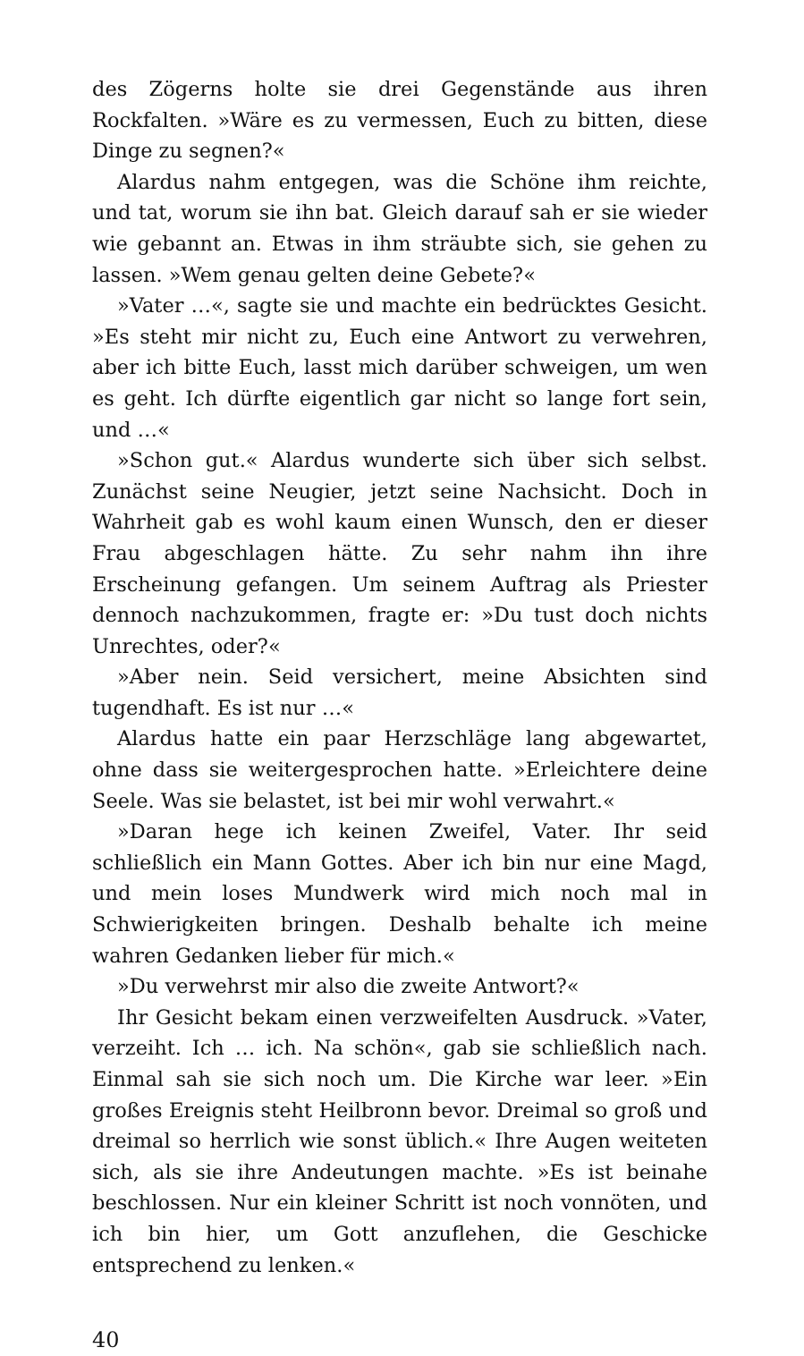des Zögerns holte sie drei Gegenstände aus ihren Rockfalten. »Wäre es zu vermessen, Euch zu bitten, diese Dinge zu segnen?«
Alardus nahm entgegen, was die Schöne ihm reichte, und tat, worum sie ihn bat. Gleich darauf sah er sie wieder wie gebannt an. Etwas in ihm sträubte sich, sie gehen zu lassen. »Wem genau gelten deine Gebete?«
»Vater …«, sagte sie und machte ein bedrücktes Gesicht. »Es steht mir nicht zu, Euch eine Antwort zu verwehren, aber ich bitte Euch, lasst mich darüber schweigen, um wen es geht. Ich dürfte eigentlich gar nicht so lange fort sein, und …«
»Schon gut.« Alardus wunderte sich über sich selbst. Zunächst seine Neugier, jetzt seine Nachsicht. Doch in Wahrheit gab es wohl kaum einen Wunsch, den er dieser Frau abgeschlagen hätte. Zu sehr nahm ihn ihre Erscheinung gefangen. Um seinem Auftrag als Priester dennoch nachzukommen, fragte er: »Du tust doch nichts Unrechtes, oder?«
»Aber nein. Seid versichert, meine Absichten sind tugendhaft. Es ist nur …«
Alardus hatte ein paar Herzschläge lang abgewartet, ohne dass sie weitergesprochen hatte. »Erleichtere deine Seele. Was sie belastet, ist bei mir wohl verwahrt.«
»Daran hege ich keinen Zweifel, Vater. Ihr seid schließlich ein Mann Gottes. Aber ich bin nur eine Magd, und mein loses Mundwerk wird mich noch mal in Schwierigkeiten bringen. Deshalb behalte ich meine wahren Gedanken lieber für mich.«
»Du verwehrst mir also die zweite Antwort?«
Ihr Gesicht bekam einen verzweifelten Ausdruck. »Vater, verzeiht. Ich … ich. Na schön«, gab sie schließlich nach. Einmal sah sie sich noch um. Die Kirche war leer. »Ein großes Ereignis steht Heilbronn bevor. Dreimal so groß und dreimal so herrlich wie sonst üblich.« Ihre Augen weiteten sich, als sie ihre Andeutungen machte. »Es ist beinahe beschlossen. Nur ein kleiner Schritt ist noch vonnöten, und ich bin hier, um Gott anzuflehen, die Geschicke entsprechend zu lenken.«
40